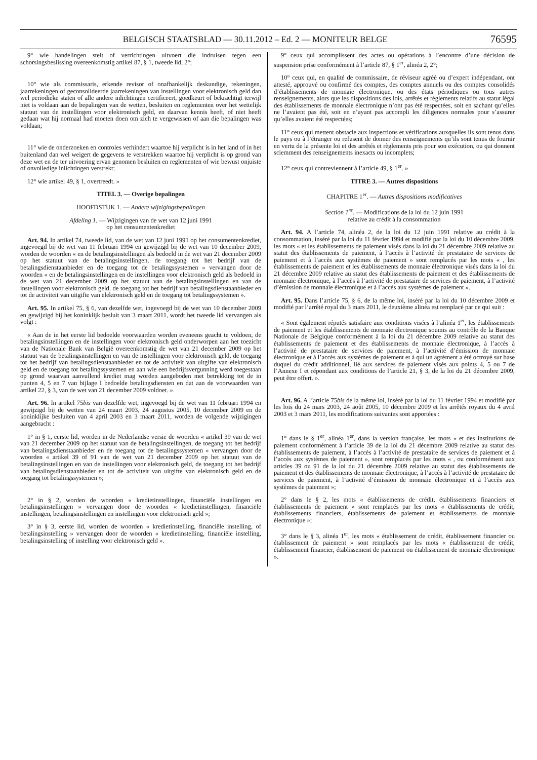BELGISCH STAATSBLAD — 30.11.2012 – Ed. 2 — MONITEUR BELGE 76595
9° wie handelingen stelt of verrichtingen uitvoert die indruisen tegen een schorsingsbeslissing overeenkomstig artikel 87, § 1, tweede lid, 2°;
10° wie als commissaris, erkende revisor of onafhankelijk deskundige, rekeningen, jaarrekeningen of geconsolideerde jaarrekeningen van instellingen voor elektronisch geld dan wel periodieke staten of alle andere inlichtingen certificeert, goedkeurt of bekrachtigt terwijl niet is voldaan aan de bepalingen van de wetten, besluiten en reglementen over het wettelijk statuut van de instellingen voor elektronisch geld, en daarvan kennis heeft, of niet heeft gedaan wat hij normaal had moeten doen om zich te vergewissen of aan die bepalingen was voldaan;
11° wie de onderzoeken en controles verhindert waartoe hij verplicht is in het land of in het buitenland dan wel weigert de gegevens te verstrekken waartoe hij verplicht is op grond van deze wet en de ter uitvoering ervan genomen besluiten en reglementen of wie bewust onjuiste of onvolledige inlichtingen verstrekt;
12° wie artikel 49, § 1, overtreedt. »
TITEL 3. — Overige bepalingen
HOOFDSTUK 1. — Andere wijzigingsbepalingen
Afdeling 1. — Wijzigingen van de wet van 12 juni 1991
op het consumentenkrediet
Art. 94. In artikel 74, tweede lid, van de wet van 12 juni 1991 op het consumentenkrediet, ingevoegd bij de wet van 11 februari 1994 en gewijzigd bij de wet van 10 december 2009, worden de woorden « en de betalingsinstellingen als bedoeld in de wet van 21 december 2009 op het statuut van de betalingsinstellingen, de toegang tot het bedrijf van de betalingsdienstaanbieder en de toegang tot de betalingssystemen » vervangen door de woorden « en de betalingsinstellingen en de instellingen voor elektronisch geld als bedoeld in de wet van 21 december 2009 op het statuut van de betalingsinstellingen en van de instellingen voor elektronisch geld, de toegang tot het bedrijf van betalingsdienstaanbieder en tot de activiteit van uitgifte van elektronisch geld en de toegang tot betalingssystemen ».
Art. 95. In artikel 75, § 6, van dezelfde wet, ingevoegd bij de wet van 10 december 2009 en gewijzigd bij het koninklijk besluit van 3 maart 2011, wordt het tweede lid vervangen als volgt :
« Aan de in het eerste lid bedoelde voorwaarden worden eveneens geacht te voldoen, de betalingsinstellingen en de instellingen voor elektronisch geld onderworpen aan het toezicht van de Nationale Bank van België overeenkomstig de wet van 21 december 2009 op het statuut van de betalingsinstellingen en van de instellingen voor elektronisch geld, de toegang tot het bedrijf van betalingsdienstaanbieder en tot de activiteit van uitgifte van elektronisch geld en de toegang tot betalingssystemen en aan wie een bedrijfsvergunning werd toegestaan op grond waarvan aanvullend krediet mag worden aangeboden met betrekking tot de in punten 4, 5 en 7 van bijlage I bedoelde betalingsdiensten en dat aan de voorwaarden van artikel 22, § 3, van de wet van 21 december 2009 voldoet. ».
Art. 96. In artikel 75bis van dezelfde wet, ingevoegd bij de wet van 11 februari 1994 en gewijzigd bij de wetten van 24 maart 2003, 24 augustus 2005, 10 december 2009 en de koninklijke besluiten van 4 april 2003 en 3 maart 2011, worden de volgende wijzigingen aangebracht :
1° in § 1, eerste lid, worden in de Nederlandse versie de woorden « artikel 39 van de wet van 21 december 2009 op het statuut van de betalingsinstellingen, de toegang tot het bedrijf van betalingsdienstaanbieder en de toegang tot de betalingssystemen » vervangen door de woorden « artikel 39 of 91 van de wet van 21 december 2009 op het statuut van de betalingsinstellingen en van de instellingen voor elektronisch geld, de toegang tot het bedrijf van betalingsdienstaanbieder en tot de activiteit van uitgifte van elektronisch geld en de toegang tot betalingssystemen »;
2° in § 2, worden de woorden « kredietinstellingen, financiële instellingen en betalingsinstellingen » vervangen door de woorden « kredietinstellingen, financiële instellingen, betalingsinstellingen en instellingen voor elektronisch geld »;
3° in § 3, eerste lid, worden de woorden « kredietinstelling, financiële instelling, of betalingsinstelling » vervangen door de woorden « kredietinstelling, financiële instelling, betalingsinstelling of instelling voor elektronisch geld ».
9° ceux qui accomplissent des actes ou opérations à l’encontre d’une décision de suspension prise conformément à l’article 87, § 1<sup>er</sup>, alinéa 2, 2°;
10° ceux qui, en qualité de commissaire, de réviseur agréé ou d’expert indépendant, ont attesté, approuvé ou confirmé des comptes, des comptes annuels ou des comptes consolidés d’établissements de monnaie électronique, ou des états périodiques ou tous autres renseignements, alors que les dispositions des lois, arrêtés et règlements relatifs au statut légal des établissements de monnaie électronique n’ont pas été respectées, soit en sachant qu’elles ne l’avaient pas été, soit en n’ayant pas accompli les diligences normales pour s’assurer qu’elles avaient été respectées;
11° ceux qui mettent obstacle aux inspections et vérifications auxquelles ils sont tenus dans le pays ou à l’étranger ou refusent de donner des renseignements qu’ils sont tenus de fournir en vertu de la présente loi et des arrêtés et règlements pris pour son exécution, ou qui donnent sciemment des renseignements inexacts ou incomplets;
12° ceux qui contreviennent à l’article 49, § 1<sup>er</sup>. »
TITRE 3. — Autres dispositions
CHAPITRE 1<sup>er</sup>. — Autres dispositions modificatives
Section 1<sup>re</sup>. — Modifications de la loi du 12 juin 1991
relative au crédit à la consommation
Art. 94. A l’article 74, alinéa 2, de la loi du 12 juin 1991 relative au crédit à la consommation, inséré par la loi du 11 février 1994 et modifié par la loi du 10 décembre 2009, les mots « et les établissements de paiement visés dans la loi du 21 décembre 2009 relative au statut des établissements de paiement, à l’accès à l’activité de prestataire de services de paiement et à l’accès aux systèmes de paiement » sont remplacés par les mots « , les établissements de paiement et les établissements de monnaie électronique visés dans la loi du 21 décembre 2009 relative au statut des établissements de paiement et des établissements de monnaie électronique, à l’accès à l’activité de prestataire de services de paiement, à l’activité d’émission de monnaie électronique et à l’accès aux systèmes de paiement ».
Art. 95. Dans l’article 75, § 6, de la même loi, inséré par la loi du 10 décembre 2009 et modifié par l’arrêté royal du 3 mars 2011, le deuxième alinéa est remplacé par ce qui suit :
« Sont également réputés satisfaire aux conditions visées à l’alinéa 1<sup>er</sup>, les établissements de paiement et les établissements de monnaie électronique soumis au contrôle de la Banque Nationale de Belgique conformément à la loi du 21 décembre 2009 relative au statut des établissements de paiement et des établissements de monnaie électronique, à l’accès à l’activité de prestataire de services de paiement, à l’activité d’émission de monnaie électronique et à l’accès aux systèmes de paiement et à qui un agrément a été octroyé sur base duquel du crédit additionnel, lié aux services de paiement visés aux points 4, 5 ou 7 de l’Annexe I et répondant aux conditions de l’article 21, § 3, de la loi du 21 décembre 2009, peut être offert. ».
Art. 96. A l’article 75bis de la même loi, inséré par la loi du 11 février 1994 et modifié par les lois du 24 mars 2003, 24 août 2005, 10 décembre 2009 et les arrêtés royaux du 4 avril 2003 et 3 mars 2011, les modifications suivantes sont apportées :
1° dans le § 1<sup>er</sup>, alinéa 1<sup>er</sup>, dans la version française, les mots « et des institutions de paiement conformément à l’article 39 de la loi du 21 décembre 2009 relative au statut des établissements de paiement, à l’accès à l’activité de prestataire de services de paiement et à l’accès aux systèmes de paiement », sont remplacés par les mots « , ou conformément aux articles 39 ou 91 de la loi du 21 décembre 2009 relative au statut des établissements de paiement et des établissements de monnaie électronique, à l’accès à l’activité de prestataire de services de paiement, à l’activité d’émission de monnaie électronique et à l’accès aux systèmes de paiement »;
2° dans le § 2, les mots « établissements de crédit, établissements financiers et établissements de paiement » sont remplacés par les mots « établissements de crédit, établissements financiers, établissements de paiement et établissements de monnaie électronique »;
3° dans le § 3, alinéa 1<sup>er</sup>, les mots « établissement de crédit, établissement financier ou établissement de paiement » sont remplacés par les mots « établissement de crédit, établissement financier, établissement de paiement ou établissement de monnaie électronique ».